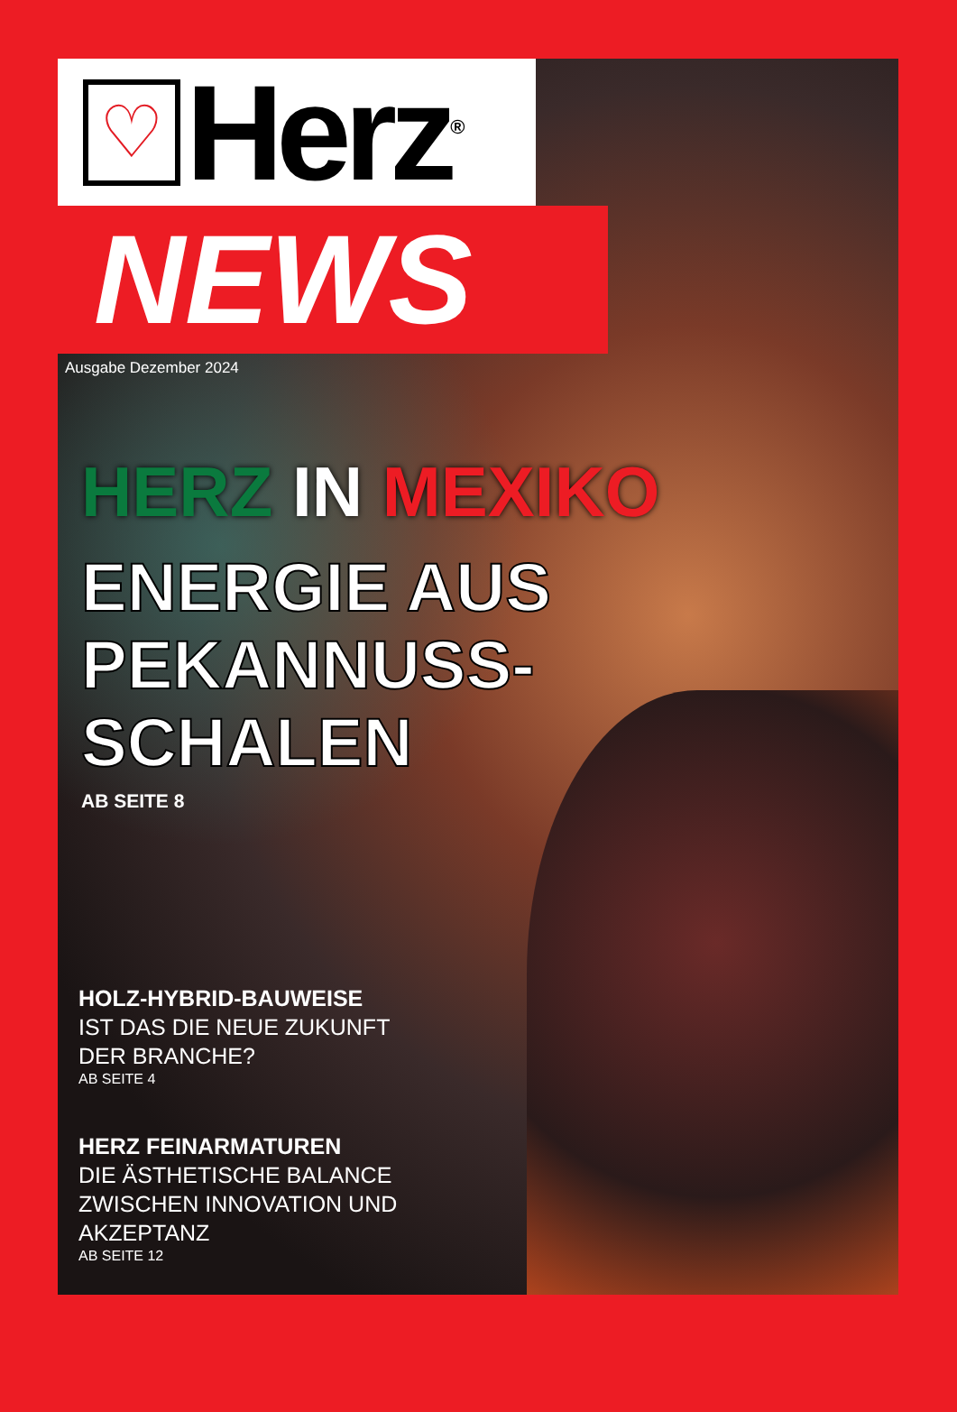♡
Herz<sup>®</sup>
NEWS
Ausgabe Dezember 2024
HERZ IN MEXIKO
ENERGIE AUS
PEKANNUSS-
SCHALEN
AB SEITE 8
HOLZ-HYBRID-BAUWEISE
IST DAS DIE NEUE ZUKUNFT
DER BRANCHE?
AB SEITE 4
HERZ FEINARMATUREN
DIE ÄSTHETISCHE BALANCE
ZWISCHEN INNOVATION UND
AKZEPTANZ
AB SEITE 12